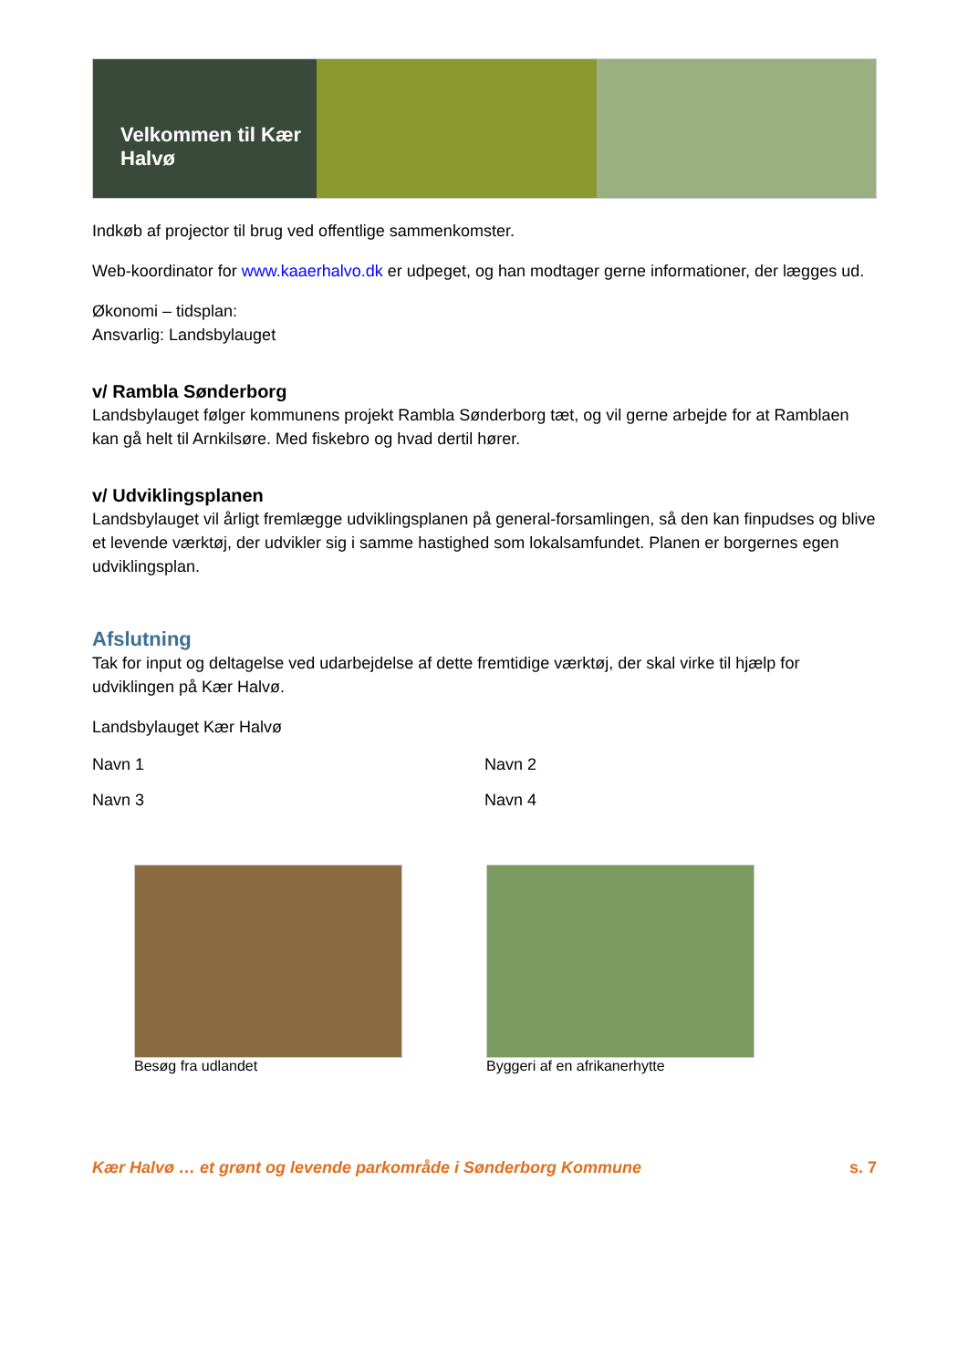Velkommen til Kær Halvø
Indkøb af projector til brug ved offentlige sammenkomster.
Web-koordinator for www.kaaerhalvo.dk er udpeget, og han modtager gerne informationer, der lægges ud.
Økonomi – tidsplan:
Ansvarlig: Landsbylauget
v/ Rambla Sønderborg
Landsbylauget følger kommunens projekt Rambla Sønderborg tæt, og vil gerne arbejde for at Ramblaen kan gå helt til Arnkilsøre. Med fiskebro og hvad dertil hører.
v/ Udviklingsplanen
Landsbylauget vil årligt fremlægge udviklingsplanen på general-forsamlingen, så den kan finpudses og blive et levende værktøj, der udvikler sig i samme hastighed som lokalsamfundet. Planen er borgernes egen udviklingsplan.
Afslutning
Tak for input og deltagelse ved udarbejdelse af dette fremtidige værktøj, der skal virke til hjælp for udviklingen på Kær Halvø.
Landsbylauget Kær Halvø
Navn 1 Navn 2
Navn 3 Navn 4
Besøg fra udlandet Byggeri af en afrikanerhytte
Kær Halvø … et grønt og levende parkområde i Sønderborg Kommune s. 7